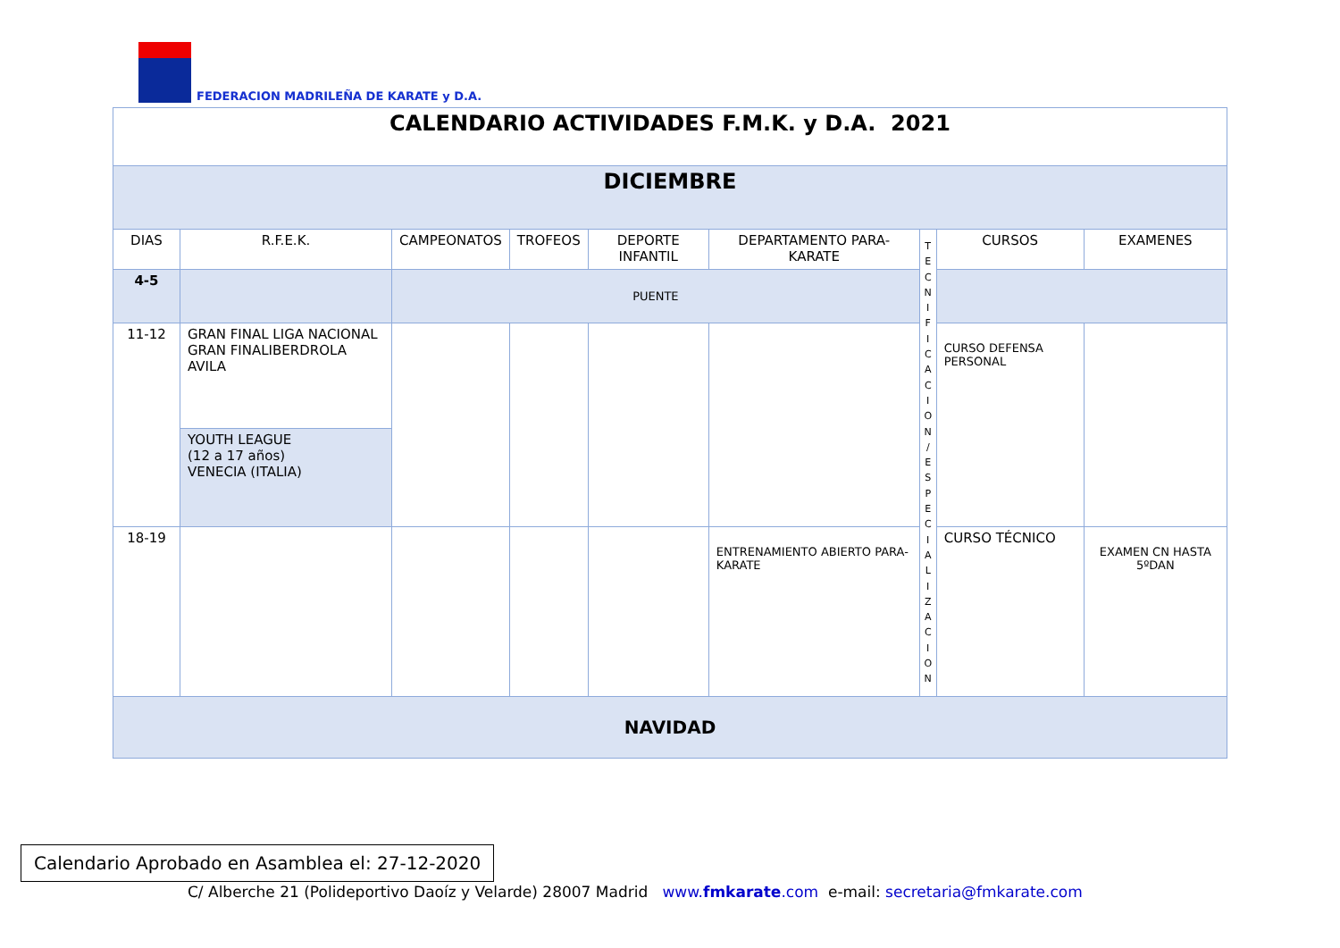FEDERACION MADRILEÑA DE KARATE y D.A.
| CALENDARIO ACTIVIDADES F.M.K. y D.A. 2021 | | | | | | | | |
| DICIEMBRE | | | | | | | | |
| DIAS | R.F.E.K. | CAMPEONATOS | TROFEOS | DEPORTE INFANTIL | DEPARTAMENTO PARA-KARATE | T E C N I F I C A C I O N / E S P E C I A L I Z A C I O N | CURSOS | EXAMENES |
| 4-5 | | PUENTE | | | | | | |
| 11-12 | GRAN FINAL LIGA NACIONAL GRAN FINALIBERDROLA AVILA | | | | | | CURSO DEFENSA PERSONAL | |
| | YOUTH LEAGUE (12 a 17 años) VENECIA (ITALIA) | | | | | | | |
| 18-19 | | | | | ENTRENAMIENTO ABIERTO PARA-KARATE | | CURSO TÉCNICO | EXAMEN CN HASTA 5ºDAN |
| NAVIDAD | | | | | | | | |
Calendario Aprobado en Asamblea el: 27-12-2020
C/ Alberche 21 (Polideportivo Daoíz y Velarde) 28007 Madrid www.fmkarate.com e-mail: secretaria@fmkarate.com